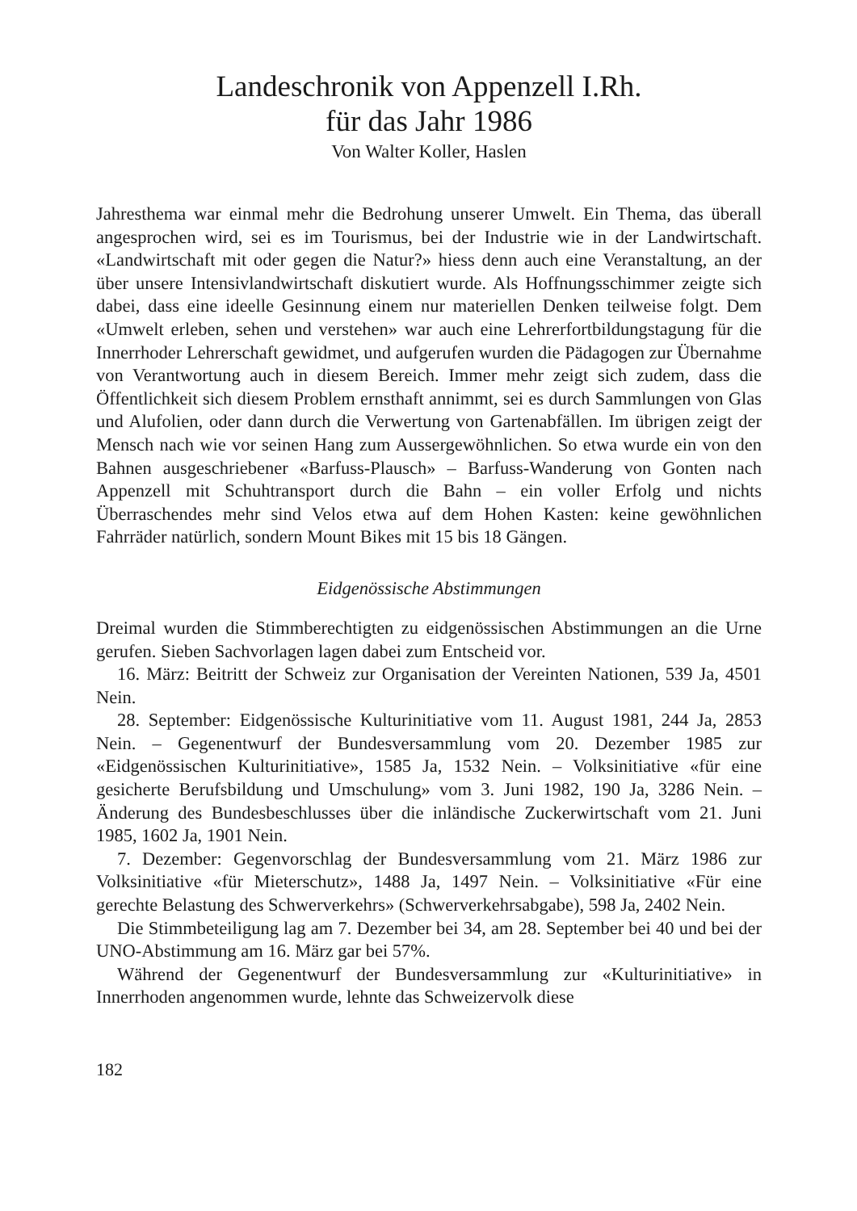Landeschronik von Appenzell I.Rh.
für das Jahr 1986
Von Walter Koller, Haslen
Jahresthema war einmal mehr die Bedrohung unserer Umwelt. Ein Thema, das überall angesprochen wird, sei es im Tourismus, bei der Industrie wie in der Landwirtschaft. «Landwirtschaft mit oder gegen die Natur?» hiess denn auch eine Veranstaltung, an der über unsere Intensivlandwirtschaft diskutiert wurde. Als Hoffnungsschimmer zeigte sich dabei, dass eine ideelle Gesinnung einem nur materiellen Denken teilweise folgt. Dem «Umwelt erleben, sehen und verstehen» war auch eine Lehrerfortbildungstagung für die Innerrhoder Lehrerschaft gewidmet, und aufgerufen wurden die Pädagogen zur Übernahme von Verantwortung auch in diesem Bereich. Immer mehr zeigt sich zudem, dass die Öffentlichkeit sich diesem Problem ernsthaft annimmt, sei es durch Sammlungen von Glas und Alufolien, oder dann durch die Verwertung von Gartenabfällen. Im übrigen zeigt der Mensch nach wie vor seinen Hang zum Aussergewöhnlichen. So etwa wurde ein von den Bahnen ausgeschriebener «Barfuss-Plausch» – Barfuss-Wanderung von Gonten nach Appenzell mit Schuhtransport durch die Bahn – ein voller Erfolg und nichts Überraschendes mehr sind Velos etwa auf dem Hohen Kasten: keine gewöhnlichen Fahrräder natürlich, sondern Mount Bikes mit 15 bis 18 Gängen.
Eidgenössische Abstimmungen
Dreimal wurden die Stimmberechtigten zu eidgenössischen Abstimmungen an die Urne gerufen. Sieben Sachvorlagen lagen dabei zum Entscheid vor.
16. März: Beitritt der Schweiz zur Organisation der Vereinten Nationen, 539 Ja, 4501 Nein.
28. September: Eidgenössische Kulturinitiative vom 11. August 1981, 244 Ja, 2853 Nein. – Gegenentwurf der Bundesversammlung vom 20. Dezember 1985 zur «Eidgenössischen Kulturinitiative», 1585 Ja, 1532 Nein. – Volksinitiative «für eine gesicherte Berufsbildung und Umschulung» vom 3. Juni 1982, 190 Ja, 3286 Nein. – Änderung des Bundesbeschlusses über die inländische Zuckerwirtschaft vom 21. Juni 1985, 1602 Ja, 1901 Nein.
7. Dezember: Gegenvorschlag der Bundesversammlung vom 21. März 1986 zur Volksinitiative «für Mieterschutz», 1488 Ja, 1497 Nein. – Volksinitiative «Für eine gerechte Belastung des Schwerverkehrs» (Schwerverkehrsabgabe), 598 Ja, 2402 Nein.
Die Stimmbeteiligung lag am 7. Dezember bei 34, am 28. September bei 40 und bei der UNO-Abstimmung am 16. März gar bei 57%.
Während der Gegenentwurf der Bundesversammlung zur «Kulturinitiative» in Innerrhoden angenommen wurde, lehnte das Schweizervolk diese
182